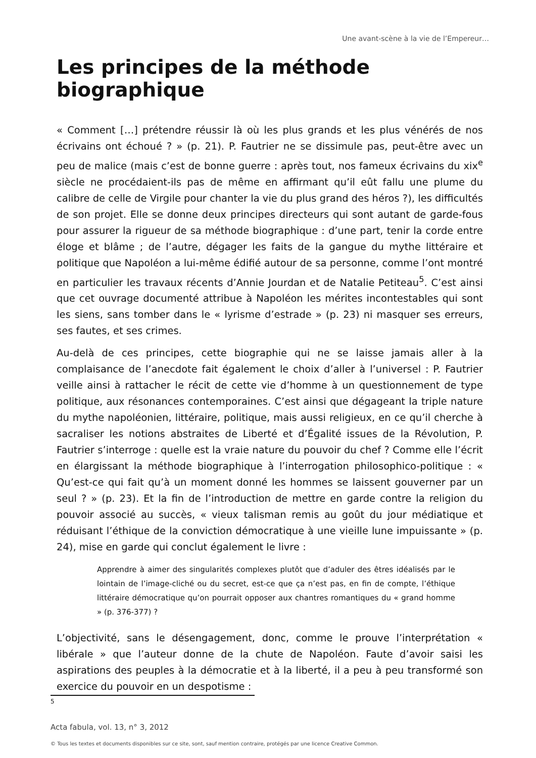Une avant-scène à la vie de l’Empereur…
Les principes de la méthode biographique
« Comment […] prétendre réussir là où les plus grands et les plus vénérés de nos écrivains ont échoué ? » (p. 21). P. Fautrier ne se dissimule pas, peut-être avec un peu de malice (mais c’est de bonne guerre : après tout, nos fameux écrivains du xix<sup>e</sup> siècle ne procédaient-ils pas de même en affirmant qu’il eût fallu une plume du calibre de celle de Virgile pour chanter la vie du plus grand des héros ?), les difficultés de son projet. Elle se donne deux principes directeurs qui sont autant de garde-fous pour assurer la rigueur de sa méthode biographique : d’une part, tenir la corde entre éloge et blâme ; de l’autre, dégager les faits de la gangue du mythe littéraire et politique que Napoléon a lui-même édifié autour de sa personne, comme l’ont montré en particulier les travaux récents d’Annie Jourdan et de Natalie Petiteau<sup>5</sup>. C’est ainsi que cet ouvrage documenté attribue à Napoléon les mérites incontestables qui sont les siens, sans tomber dans le « lyrisme d’estrade » (p. 23) ni masquer ses erreurs, ses fautes, et ses crimes.
Au-delà de ces principes, cette biographie qui ne se laisse jamais aller à la complaisance de l’anecdote fait également le choix d’aller à l’universel : P. Fautrier veille ainsi à rattacher le récit de cette vie d’homme à un questionnement de type politique, aux résonances contemporaines. C’est ainsi que dégageant la triple nature du mythe napoléonien, littéraire, politique, mais aussi religieux, en ce qu’il cherche à sacraliser les notions abstraites de Liberté et d’Égalité issues de la Révolution, P. Fautrier s’interroge : quelle est la vraie nature du pouvoir du chef ? Comme elle l’écrit en élargissant la méthode biographique à l’interrogation philosophico-politique : « Qu’est-ce qui fait qu’à un moment donné les hommes se laissent gouverner par un seul ? » (p. 23). Et la fin de l’introduction de mettre en garde contre la religion du pouvoir associé au succès, « vieux talisman remis au goût du jour médiatique et réduisant l’éthique de la conviction démocratique à une vieille lune impuissante » (p. 24), mise en garde qui conclut également le livre :
Apprendre à aimer des singularités complexes plutôt que d’aduler des êtres idéalisés par le lointain de l’image-cliché ou du secret, est-ce que ça n’est pas, en fin de compte, l’éthique littéraire démocratique qu’on pourrait opposer aux chantres romantiques du « grand homme » (p. 376-377) ?
L’objectivité, sans le désengagement, donc, comme le prouve l’interprétation « libérale » que l’auteur donne de la chute de Napoléon. Faute d’avoir saisi les aspirations des peuples à la démocratie et à la liberté, il a peu à peu transformé son exercice du pouvoir en un despotisme :
5
Acta fabula, vol. 13, n° 3, 2012
© Tous les textes et documents disponibles sur ce site, sont, sauf mention contraire, protégés par une licence Creative Common.